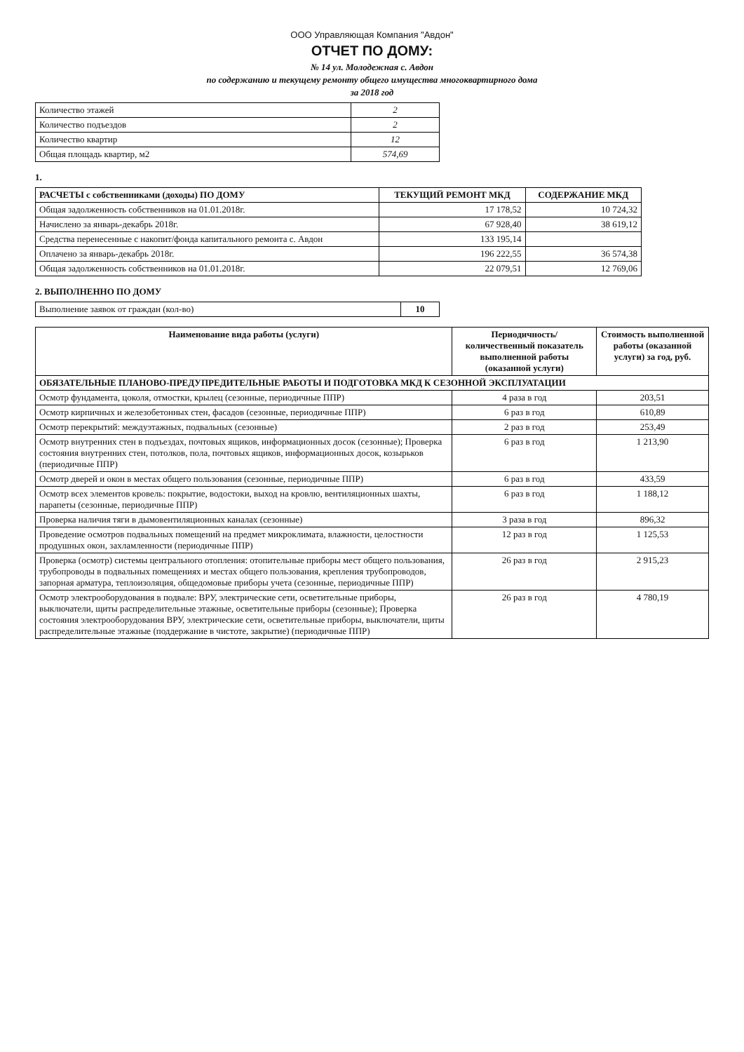ООО Управляющая Компания "Авдон"
ОТЧЕТ ПО ДОМУ:
№ 14 ул. Молодежная с. Авдон
по содержанию и текущему ремонту общего имущества многоквартирного дома
за 2018 год
| Количество этажей | 2 |
| Количество подъездов | 2 |
| Количество квартир | 12 |
| Общая площадь квартир, м2 | 574,69 |
1.
| РАСЧЕТЫ с собственниками (доходы) ПО ДОМУ | ТЕКУЩИЙ РЕМОНТ МКД | СОДЕРЖАНИЕ МКД |
| --- | --- | --- |
| Общая задолженность собственников на 01.01.2018г. | 17 178,52 | 10 724,32 |
| Начислено за январь-декабрь 2018г. | 67 928,40 | 38 619,12 |
| Средства перенесенные с накопит/фонда капитального ремонта с. Авдон | 133 195,14 | |
| Оплачено за январь-декабрь 2018г. | 196 222,55 | 36 574,38 |
| Общая задолженность собственников на 01.01.2018г. | 22 079,51 | 12 769,06 |
2. ВЫПОЛНЕННО ПО ДОМУ
| Выполнение заявок от граждан (кол-во) | 10 |
| Наименование вида работы (услуги) | Периодичность/ количественный показатель выполненной работы (оказанной услуги) | Стоимость выполненной работы (оказанной услуги) за год, руб. |
| --- | --- | --- |
| ОБЯЗАТЕЛЬНЫЕ ПЛАНОВО-ПРЕДУПРЕДИТЕЛЬНЫЕ РАБОТЫ И ПОДГОТОВКА МКД К СЕЗОННОЙ ЭКСПЛУАТАЦИИ | | |
| Осмотр фундамента, цоколя, отмостки, крылец (сезонные, периодичные ППР) | 4 раза в год | 203,51 |
| Осмотр кирпичных и железобетонных стен, фасадов (сезонные, периодичные ППР) | 6 раз в год | 610,89 |
| Осмотр перекрытий: междуэтажных, подвальных (сезонные) | 2 раз в год | 253,49 |
| Осмотр внутренних стен в подъездах, почтовых ящиков, информационных досок (сезонные); Проверка состояния внутренних стен, потолков, пола, почтовых ящиков, информационных досок, козырьков (периодичные ППР) | 6 раз в год | 1 213,90 |
| Осмотр дверей и окон в местах общего пользования (сезонные, периодичные ППР) | 6 раз в год | 433,59 |
| Осмотр всех элементов кровель: покрытие, водостоки, выход на кровлю, вентиляционных шахты, парапеты (сезонные, периодичные ППР) | 6 раз в год | 1 188,12 |
| Проверка наличия тяги в дымовентиляционных каналах (сезонные) | 3 раза в год | 896,32 |
| Проведение осмотров подвальных помещений на предмет микроклимата, влажности, целостности продушных окон, захламленности (периодичные ППР) | 12 раз в год | 1 125,53 |
| Проверка (осмотр) системы центрального отопления: отопительные приборы мест общего пользования, трубопроводы в подвальных помещениях и местах общего пользования, крепления трубопроводов, запорная арматура, теплоизоляция, общедомовые приборы учета (сезонные, периодичные ППР) | 26 раз в год | 2 915,23 |
| Осмотр электрооборудования в подвале: ВРУ, электрические сети, осветительные приборы, выключатели, щиты распределительные этажные, осветительные приборы (сезонные); Проверка состояния электрооборудования ВРУ, электрические сети, осветительные приборы, выключатели, щиты распределительные этажные (поддержание в чистоте, закрытие) (периодичные ППР) | 26 раз в год | 4 780,19 |